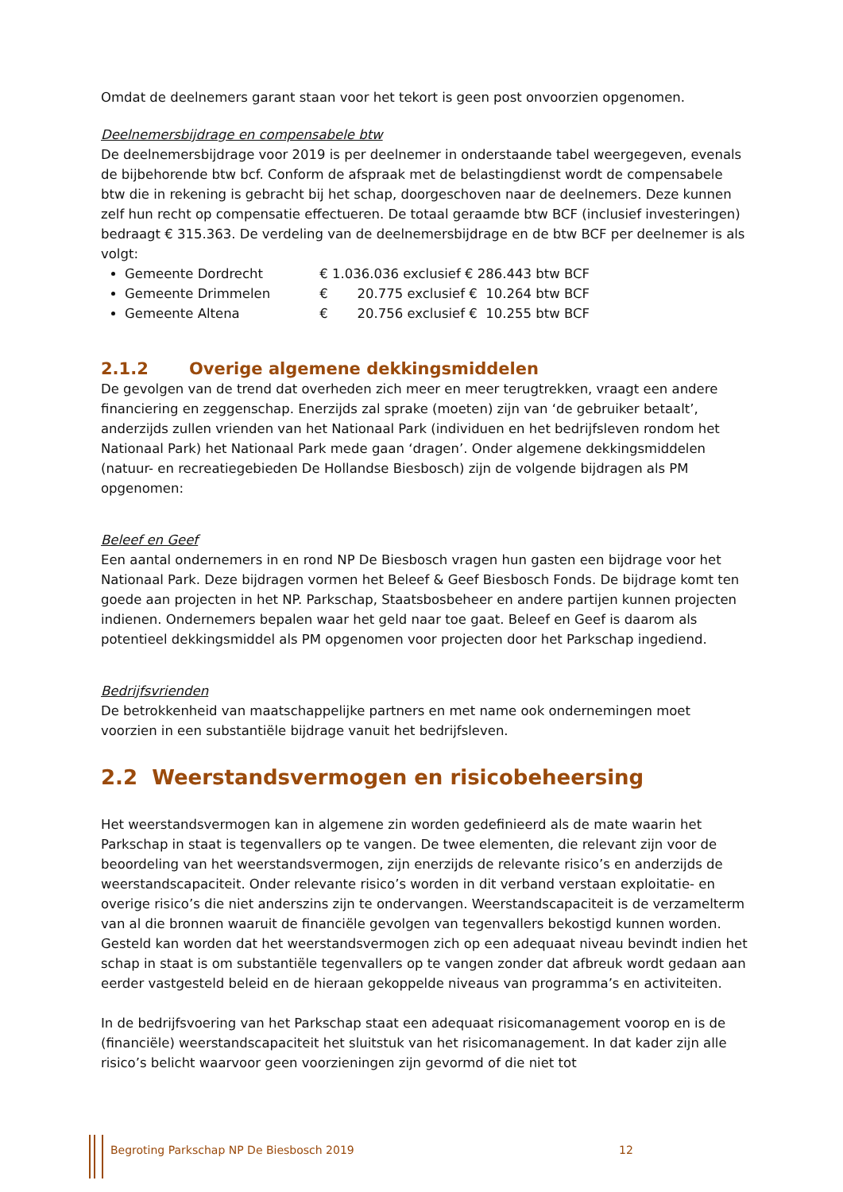Omdat de deelnemers garant staan voor het tekort is geen post onvoorzien opgenomen.
Deelnemersbijdrage en compensabele btw
De deelnemersbijdrage voor 2019 is per deelnemer in onderstaande tabel weergegeven, evenals de bijbehorende btw bcf. Conform de afspraak met de belastingdienst wordt de compensabele btw die in rekening is gebracht bij het schap, doorgeschoven naar de deelnemers. Deze kunnen zelf hun recht op compensatie effectueren. De totaal geraamde btw BCF (inclusief investeringen) bedraagt € 315.363. De verdeling van de deelnemersbijdrage en de btw BCF per deelnemer is als volgt:
Gemeente Dordrecht € 1.036.036 exclusief € 286.443 btw BCF
Gemeente Drimmelen € 20.775 exclusief € 10.264 btw BCF
Gemeente Altena € 20.756 exclusief € 10.255 btw BCF
2.1.2 Overige algemene dekkingsmiddelen
De gevolgen van de trend dat overheden zich meer en meer terugtrekken, vraagt een andere financiering en zeggenschap. Enerzijds zal sprake (moeten) zijn van ‘de gebruiker betaalt’, anderzijds zullen vrienden van het Nationaal Park (individuen en het bedrijfsleven rondom het Nationaal Park) het Nationaal Park mede gaan ‘dragen’. Onder algemene dekkingsmiddelen (natuur- en recreatiegebieden De Hollandse Biesbosch) zijn de volgende bijdragen als PM opgenomen:
Beleef en Geef
Een aantal ondernemers in en rond NP De Biesbosch vragen hun gasten een bijdrage voor het Nationaal Park. Deze bijdragen vormen het Beleef & Geef Biesbosch Fonds. De bijdrage komt ten goede aan projecten in het NP. Parkschap, Staatsbosbeheer en andere partijen kunnen projecten indienen. Ondernemers bepalen waar het geld naar toe gaat. Beleef en Geef is daarom als potentieel dekkingsmiddel als PM opgenomen voor projecten door het Parkschap ingediend.
Bedrijfsvrienden
De betrokkenheid van maatschappelijke partners en met name ook ondernemingen moet voorzien in een substantiële bijdrage vanuit het bedrijfsleven.
2.2 Weerstandsvermogen en risicobeheersing
Het weerstandsvermogen kan in algemene zin worden gedefinieerd als de mate waarin het Parkschap in staat is tegenvallers op te vangen. De twee elementen, die relevant zijn voor de beoordeling van het weerstandsvermogen, zijn enerzijds de relevante risico’s en anderzijds de weerstandscapaciteit. Onder relevante risico’s worden in dit verband verstaan exploitatie- en overige risico’s die niet anderszins zijn te ondervangen. Weerstandscapaciteit is de verzamelterm van al die bronnen waaruit de financiële gevolgen van tegenvallers bekostigd kunnen worden.
Gesteld kan worden dat het weerstandsvermogen zich op een adequaat niveau bevindt indien het schap in staat is om substantiële tegenvallers op te vangen zonder dat afbreuk wordt gedaan aan eerder vastgesteld beleid en de hieraan gekoppelde niveaus van programma’s en activiteiten.
In de bedrijfsvoering van het Parkschap staat een adequaat risicomanagement voorop en is de (financiële) weerstandscapaciteit het sluitstuk van het risicomanagement. In dat kader zijn alle risico’s belicht waarvoor geen voorzieningen zijn gevormd of die niet tot
Begroting Parkschap NP De Biesbosch 2019 12